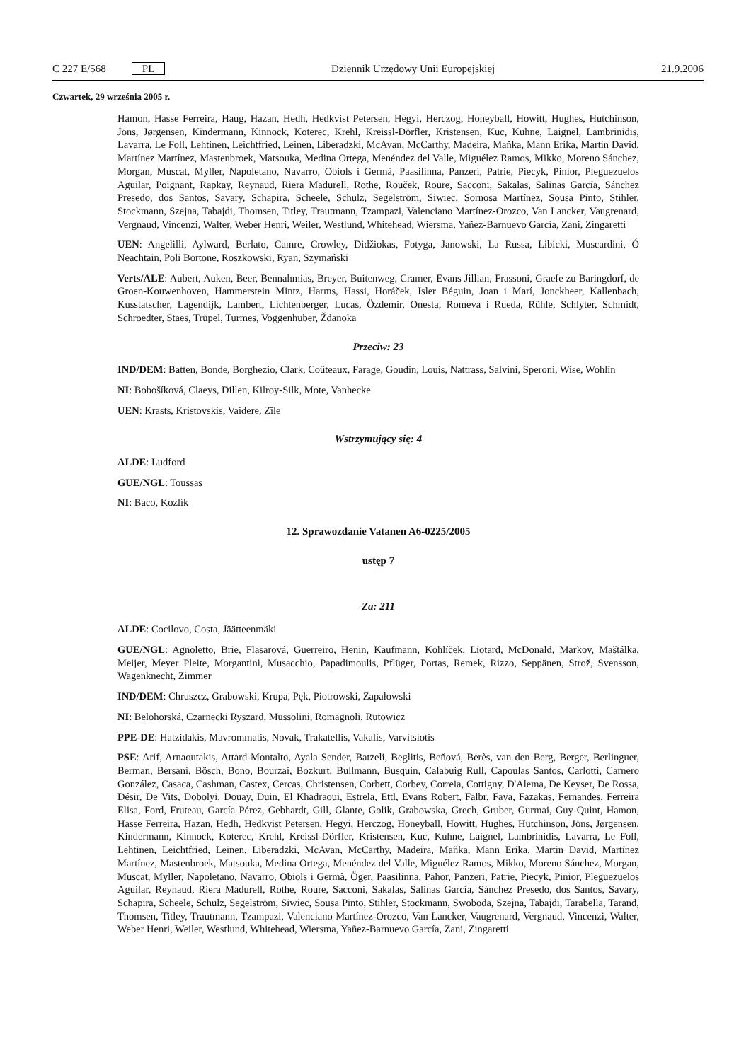C 227 E/568 PL Dziennik Urzędowy Unii Europejskiej 21.9.2006
Czwartek, 29 września 2005 r.
Hamon, Hasse Ferreira, Haug, Hazan, Hedh, Hedkvist Petersen, Hegyi, Herczog, Honeyball, Howitt, Hughes, Hutchinson, Jöns, Jørgensen, Kindermann, Kinnock, Koterec, Krehl, Kreissl-Dörfler, Kristensen, Kuc, Kuhne, Laignel, Lambrinidis, Lavarra, Le Foll, Lehtinen, Leichtfried, Leinen, Liberadzki, McAvan, McCarthy, Madeira, Maňka, Mann Erika, Martin David, Martínez Martínez, Mastenbroek, Matsouka, Medina Ortega, Menéndez del Valle, Miguélez Ramos, Mikko, Moreno Sánchez, Morgan, Muscat, Myller, Napoletano, Navarro, Obiols i Germà, Paasilinna, Panzeri, Patrie, Piecyk, Pinior, Pleguezuelos Aguilar, Poignant, Rapkay, Reynaud, Riera Madurell, Rothe, Rouček, Roure, Sacconi, Sakalas, Salinas García, Sánchez Presedo, dos Santos, Savary, Schapira, Scheele, Schulz, Segelström, Siwiec, Sornosa Martínez, Sousa Pinto, Stihler, Stockmann, Szejna, Tabajdi, Thomsen, Titley, Trautmann, Tzampazi, Valenciano Martínez-Orozco, Van Lancker, Vaugrenard, Vergnaud, Vincenzi, Walter, Weber Henri, Weiler, Westlund, Whitehead, Wiersma, Yañez-Barnuevo García, Zani, Zingaretti
UEN: Angelilli, Aylward, Berlato, Camre, Crowley, Didžiokas, Fotyga, Janowski, La Russa, Libicki, Muscardini, Ó Neachtain, Poli Bortone, Roszkowski, Ryan, Szymański
Verts/ALE: Aubert, Auken, Beer, Bennahmias, Breyer, Buitenweg, Cramer, Evans Jillian, Frassoni, Graefe zu Baringdorf, de Groen-Kouwenhoven, Hammerstein Mintz, Harms, Hassi, Horáček, Isler Béguin, Joan i Marí, Jonckheer, Kallenbach, Kusstatscher, Lagendijk, Lambert, Lichtenberger, Lucas, Özdemir, Onesta, Romeva i Rueda, Rühle, Schlyter, Schmidt, Schroedter, Staes, Trüpel, Turmes, Voggenhuber, Ždanoka
Przeciw: 23
IND/DEM: Batten, Bonde, Borghezio, Clark, Coûteaux, Farage, Goudin, Louis, Nattrass, Salvini, Speroni, Wise, Wohlin
NI: Bobošíková, Claeys, Dillen, Kilroy-Silk, Mote, Vanhecke
UEN: Krasts, Kristovskis, Vaidere, Zīle
Wstrzymujący się: 4
ALDE: Ludford
GUE/NGL: Toussas
NI: Baco, Kozlík
12. Sprawozdanie Vatanen A6-0225/2005
ustęp 7
Za: 211
ALDE: Cocilovo, Costa, Jäätteenmäki
GUE/NGL: Agnoletto, Brie, Flasarová, Guerreiro, Henin, Kaufmann, Kohlíček, Liotard, McDonald, Markov, Maštálka, Meijer, Meyer Pleite, Morgantini, Musacchio, Papadimoulis, Pflüger, Portas, Remek, Rizzo, Seppänen, Strož, Svensson, Wagenknecht, Zimmer
IND/DEM: Chruszcz, Grabowski, Krupa, Pęk, Piotrowski, Zapałowski
NI: Belohorská, Czarnecki Ryszard, Mussolini, Romagnoli, Rutowicz
PPE-DE: Hatzidakis, Mavrommatis, Novak, Trakatellis, Vakalis, Varvitsiotis
PSE: Arif, Arnaoutakis, Attard-Montalto, Ayala Sender, Batzeli, Beglitis, Beňová, Berès, van den Berg, Berger, Berlinguer, Berman, Bersani, Bösch, Bono, Bourzai, Bozkurt, Bullmann, Busquin, Calabuig Rull, Capoulas Santos, Carlotti, Carnero González, Casaca, Cashman, Castex, Cercas, Christensen, Corbett, Corbey, Correia, Cottigny, D'Alema, De Keyser, De Rossa, Désir, De Vits, Dobolyi, Douay, Duin, El Khadraoui, Estrela, Ettl, Evans Robert, Falbr, Fava, Fazakas, Fernandes, Ferreira Elisa, Ford, Fruteau, García Pérez, Gebhardt, Gill, Glante, Golik, Grabowska, Grech, Gruber, Gurmai, Guy-Quint, Hamon, Hasse Ferreira, Hazan, Hedh, Hedkvist Petersen, Hegyi, Herczog, Honeyball, Howitt, Hughes, Hutchinson, Jöns, Jørgensen, Kindermann, Kinnock, Koterec, Krehl, Kreissl-Dörfler, Kristensen, Kuc, Kuhne, Laignel, Lambrinidis, Lavarra, Le Foll, Lehtinen, Leichtfried, Leinen, Liberadzki, McAvan, McCarthy, Madeira, Maňka, Mann Erika, Martin David, Martínez Martínez, Mastenbroek, Matsouka, Medina Ortega, Menéndez del Valle, Miguélez Ramos, Mikko, Moreno Sánchez, Morgan, Muscat, Myller, Napoletano, Navarro, Obiols i Germà, Öger, Paasilinna, Pahor, Panzeri, Patrie, Piecyk, Pinior, Pleguezuelos Aguilar, Reynaud, Riera Madurell, Rothe, Roure, Sacconi, Sakalas, Salinas García, Sánchez Presedo, dos Santos, Savary, Schapira, Scheele, Schulz, Segelström, Siwiec, Sousa Pinto, Stihler, Stockmann, Swoboda, Szejna, Tabajdi, Tarabella, Tarand, Thomsen, Titley, Trautmann, Tzampazi, Valenciano Martínez-Orozco, Van Lancker, Vaugrenard, Vergnaud, Vincenzi, Walter, Weber Henri, Weiler, Westlund, Whitehead, Wiersma, Yañez-Barnuevo García, Zani, Zingaretti